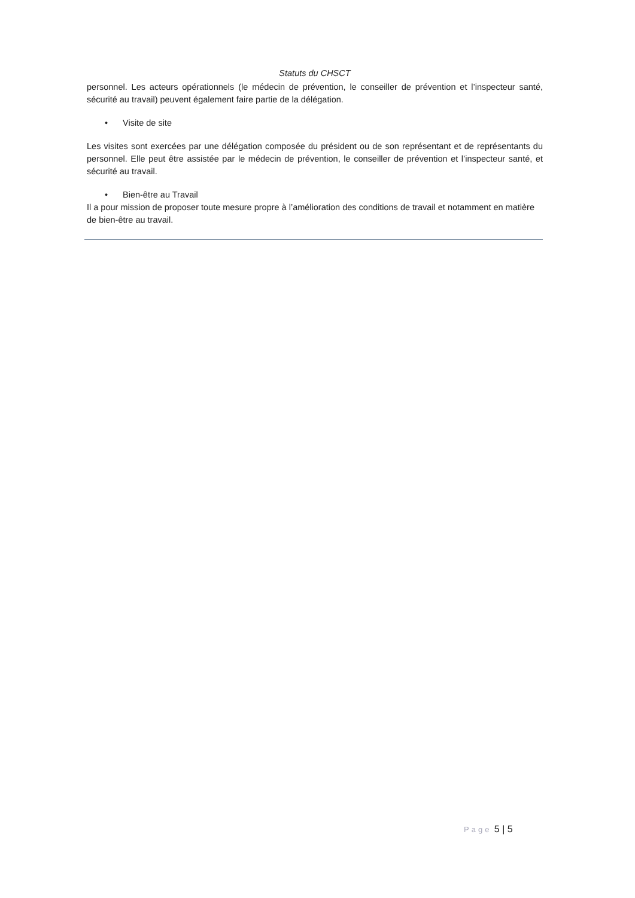Statuts du CHSCT
personnel. Les acteurs opérationnels (le médecin de prévention, le conseiller de prévention et l’inspecteur santé, sécurité au travail) peuvent également faire partie de la délégation.
• Visite de site
Les visites sont exercées par une délégation composée du président ou de son représentant et de représentants du personnel. Elle peut être assistée par le médecin de prévention, le conseiller de prévention et l’inspecteur santé, et sécurité au travail.
• Bien-être au Travail
Il a pour mission de proposer toute mesure propre à l’amélioration des conditions de travail et notamment en matière de bien-être au travail.
Page 5 | 5